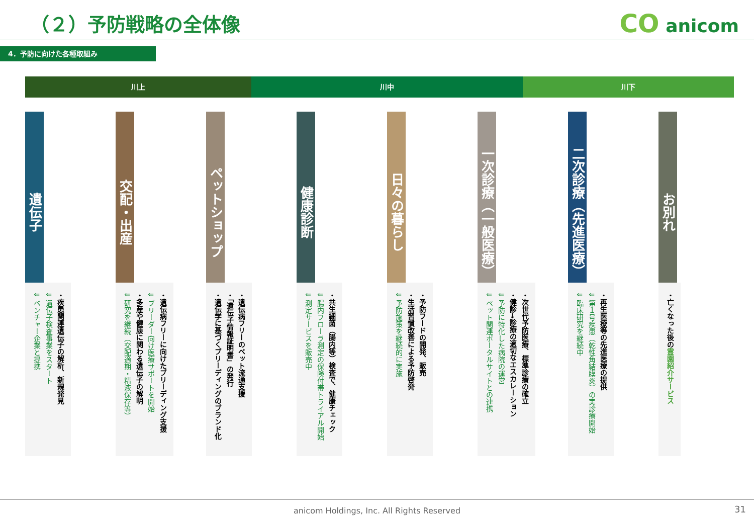（２）予防戦略の全体像 CO anicom
4．予防に向けた各種取組み
川上 川中 川下
遺伝子
・疾患関連遺伝子の解析、新規発見
⇓ 遺伝子検査事業をスタート
⇓ ベンチャー企業と提携
交配・出産
・遺伝病フリーに向けたブリーディング支援
⇓ ブリーダー向け医療サポートを開始
・多産や健康に関わる遺伝子の解明
⇓ 研究を継続（交配適期・精液保存等）
ペットショップ
・遺伝病フリーのペット流通支援
・「遺伝子情報証明書」の発行
・遺伝学に基づくブリーディングのブランド化
健康診断
・共生細菌（腸内等）検査で、健康チェック
⇓ 腸内フローラ測定の保険付帯トライアル開始
⇓ 測定サービスを販売中
日々の暮らし
・予防フードの開発、販売
・生活習慣改善による予防啓発
⇓ 予防施策を継続的に実施
一次診療（一般医療）
・次世代予防医療、標準診療の確立
・健診→診療の適切なエスカレーション
⇓ 予防に特化した病院の運営
⇓ ペット関連ポータルサイトとの連携
二次診療（先進医療）
・再生医療等の先進医療の提供
⇓ 第１号疾患（乾性角結膜炎）の実診療開始
⇓ 臨床研究を継続中
お別れ
・亡くなった後の霊園紹介サービス
anicom Holdings, Inc. All Rights Reserved
31